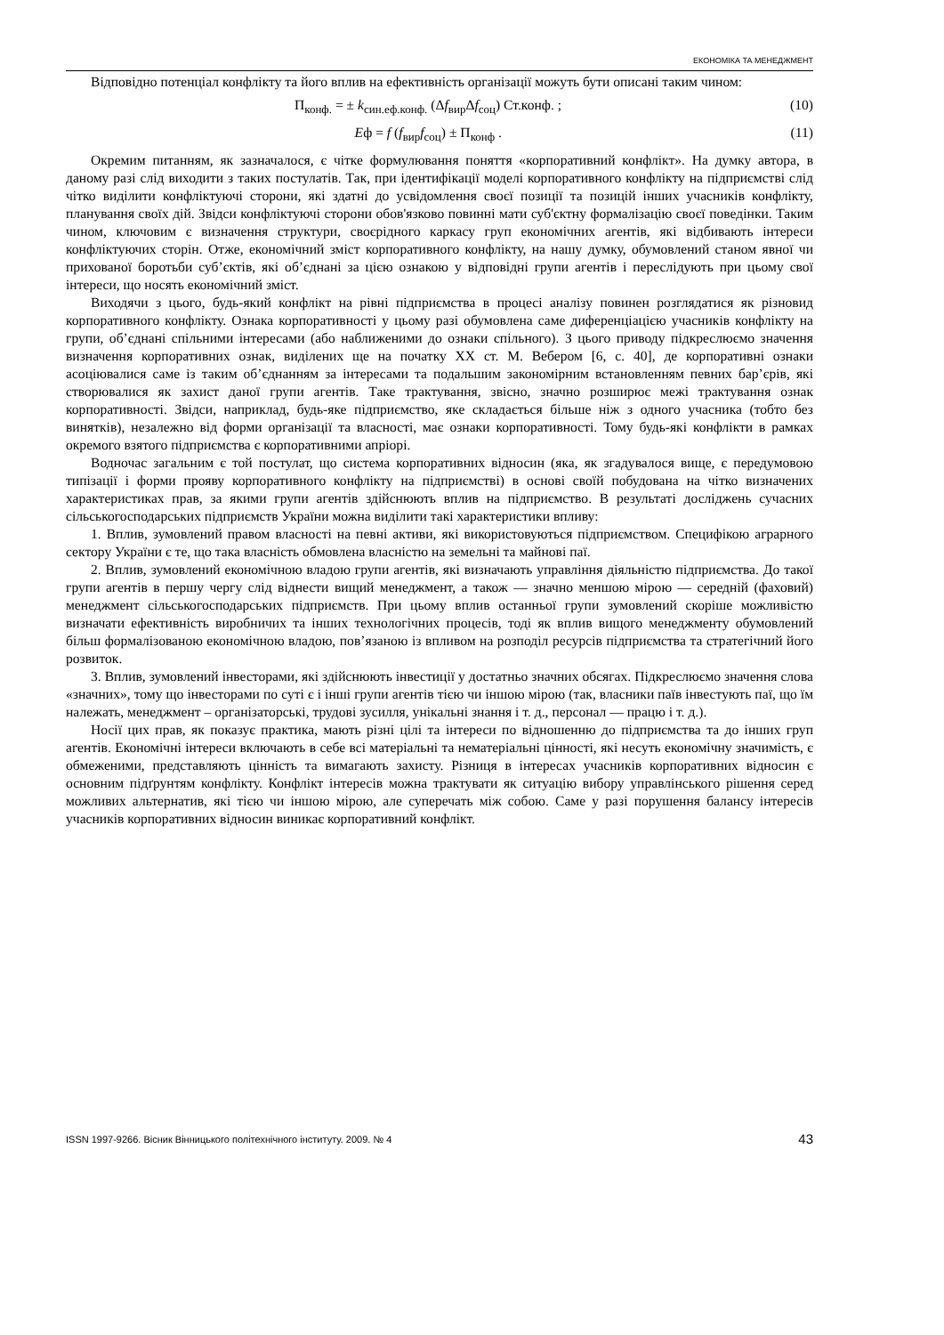ЕКОНОМІКА ТА МЕНЕДЖМЕНТ
Відповідно потенціал конфлікту та його вплив на ефективність організації можуть бути описані таким чином:
П<sub>конф.</sub> = ± k<sub>син.еф.конф.</sub> (Δf<sub>вир</sub>Δf<sub>соц</sub>) Ст.конф. ; (10)
Eф = f (f<sub>вир</sub>f<sub>соц</sub>) ± П<sub>конф</sub> . (11)
Окремим питанням, як зазначалося, є чітке формулювання поняття «корпоративний конфлікт». На думку автора, в даному разі слід виходити з таких постулатів. Так, при ідентифікації моделі корпоративного конфлікту на підприємстві слід чітко виділити конфліктуючі сторони, які здатні до усвідомлення своєї позиції та позицій інших учасників конфлікту, планування своїх дій. Звідси конфліктуючі сторони обов'язково повинні мати суб'єктну формалізацію своєї поведінки. Таким чином, ключовим є визначення структури, своєрідного каркасу груп економічних агентів, які відбивають інтереси конфліктуючих сторін. Отже, економічний зміст корпоративного конфлікту, на нашу думку, обумовлений станом явної чи прихованої боротьби суб’єктів, які об’єднані за цією ознакою у відповідні групи агентів і переслідують при цьому свої інтереси, що носять економічний зміст.
Виходячи з цього, будь-який конфлікт на рівні підприємства в процесі аналізу повинен розглядатися як різновид корпоративного конфлікту. Ознака корпоративності у цьому разі обумовлена саме диференціацією учасників конфлікту на групи, об’єднані спільними інтересами (або наближеними до ознаки спільного). З цього приводу підкреслюємо значення визначення корпоративних ознак, виділених ще на початку ХХ ст. М. Вебером [6, с. 40], де корпоративні ознаки асоціювалися саме із таким об’єднанням за інтересами та подальшим закономірним встановленням певних бар’єрів, які створювалися як захист даної групи агентів. Таке трактування, звісно, значно розширює межі трактування ознак корпоративності. Звідси, наприклад, будь-яке підприємство, яке складається більше ніж з одного учасника (тобто без винятків), незалежно від форми організації та власності, має ознаки корпоративності. Тому будь-які конфлікти в рамках окремого взятого підприємства є корпоративними апріорі.
Водночас загальним є той постулат, що система корпоративних відносин (яка, як згадувалося вище, є передумовою типізації і форми прояву корпоративного конфлікту на підприємстві) в основі своїй побудована на чітко визначених характеристиках прав, за якими групи агентів здійснюють вплив на підприємство. В результаті досліджень сучасних сільськогосподарських підприємств України можна виділити такі характеристики впливу:
1. Вплив, зумовлений правом власності на певні активи, які використовуються підприємством. Специфікою аграрного сектору України є те, що така власність обмовлена власністю на земельні та майнові паї.
2. Вплив, зумовлений економічною владою групи агентів, які визначають управління діяльністю підприємства. До такої групи агентів в першу чергу слід віднести вищий менеджмент, а також — значно меншою мірою — середній (фаховий) менеджмент сільськогосподарських підприємств. При цьому вплив останньої групи зумовлений скоріше можливістю визначати ефективність виробничих та інших технологічних процесів, тоді як вплив вищого менеджменту обумовлений більш формалізованою економічною владою, пов’язаною із впливом на розподіл ресурсів підприємства та стратегічний його розвиток.
3. Вплив, зумовлений інвесторами, які здійснюють інвестиції у достатньо значних обсягах. Підкреслюємо значення слова «значних», тому що інвесторами по суті є і інші групи агентів тією чи іншою мірою (так, власники паїв інвестують паї, що їм належать, менеджмент – організаторські, трудові зусилля, унікальні знання і т. д., персонал — працю і т. д.).
Носії цих прав, як показує практика, мають різні цілі та інтереси по відношенню до підприємства та до інших груп агентів. Економічні інтереси включають в себе всі матеріальні та нематеріальні цінності, які несуть економічну значимість, є обмеженими, представляють цінність та вимагають захисту. Різниця в інтересах учасників корпоративних відносин є основним підґрунтям конфлікту. Конфлікт інтересів можна трактувати як ситуацію вибору управлінського рішення серед можливих альтернатив, які тією чи іншою мірою, але суперечать між собою. Саме у разі порушення балансу інтересів учасників корпоративних відносин виникає корпоративний конфлікт.
ISSN 1997-9266. Вісник Вінницького політехнічного інституту. 2009. № 4 43